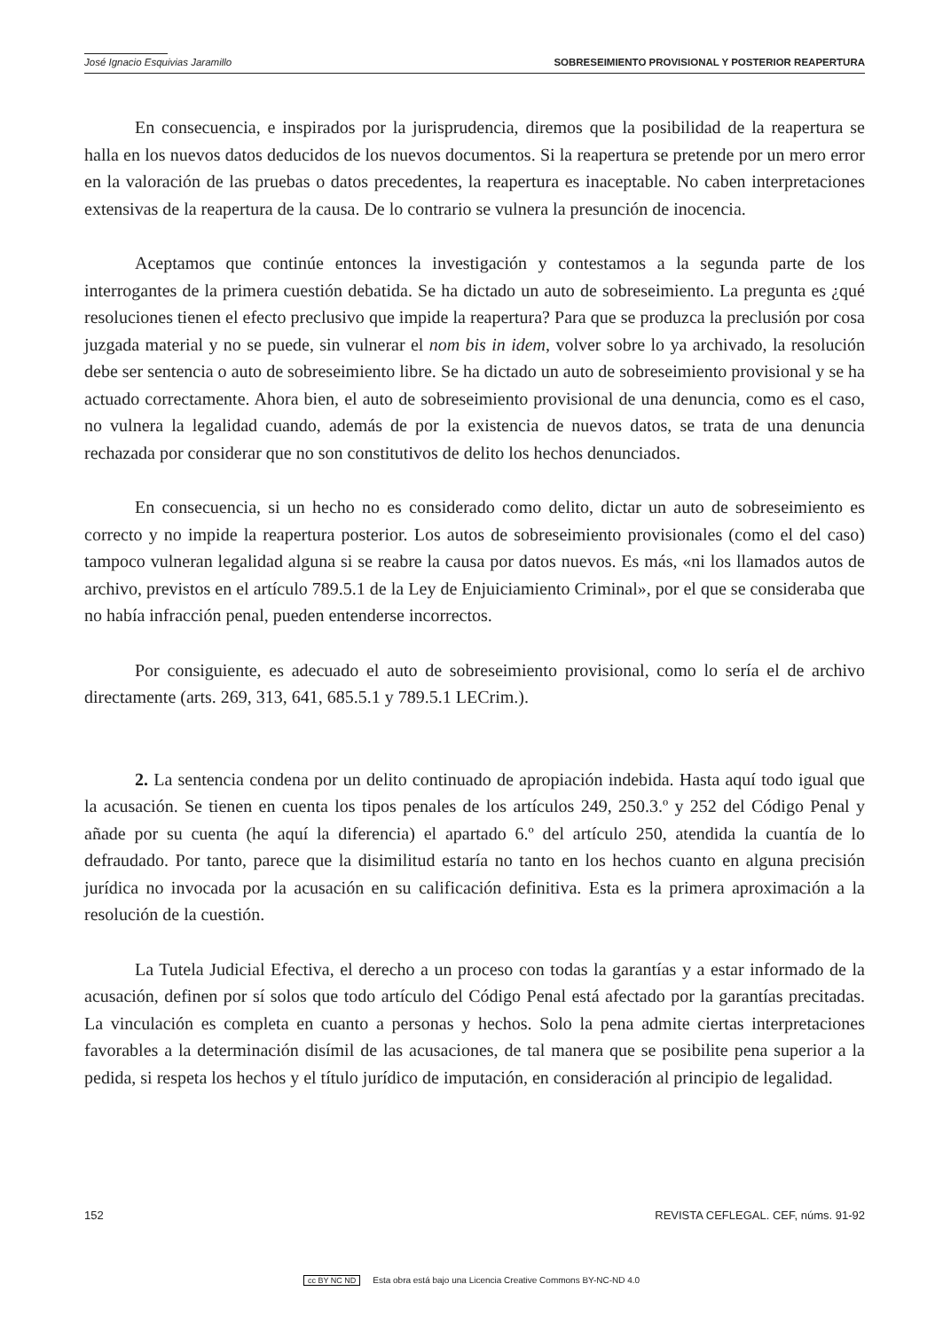José Ignacio Esquivias Jaramillo SOBRESEIMIENTO PROVISIONAL Y POSTERIOR REAPERTURA
En consecuencia, e inspirados por la jurisprudencia, diremos que la posibilidad de la reapertura se halla en los nuevos datos deducidos de los nuevos documentos. Si la reapertura se pretende por un mero error en la valoración de las pruebas o datos precedentes, la reapertura es inaceptable. No caben interpretaciones extensivas de la reapertura de la causa. De lo contrario se vulnera la presunción de inocencia.
Aceptamos que continúe entonces la investigación y contestamos a la segunda parte de los interrogantes de la primera cuestión debatida. Se ha dictado un auto de sobreseimiento. La pregunta es ¿qué resoluciones tienen el efecto preclusivo que impide la reapertura? Para que se produzca la preclusión por cosa juzgada material y no se puede, sin vulnerar el nom bis in idem, volver sobre lo ya archivado, la resolución debe ser sentencia o auto de sobreseimiento libre. Se ha dictado un auto de sobreseimiento provisional y se ha actuado correctamente. Ahora bien, el auto de sobreseimiento provisional de una denuncia, como es el caso, no vulnera la legalidad cuando, además de por la existencia de nuevos datos, se trata de una denuncia rechazada por considerar que no son constitutivos de delito los hechos denunciados.
En consecuencia, si un hecho no es considerado como delito, dictar un auto de sobreseimiento es correcto y no impide la reapertura posterior. Los autos de sobreseimiento provisionales (como el del caso) tampoco vulneran legalidad alguna si se reabre la causa por datos nuevos. Es más, «ni los llamados autos de archivo, previstos en el artículo 789.5.1 de la Ley de Enjuiciamiento Criminal», por el que se consideraba que no había infracción penal, pueden entenderse incorrectos.
Por consiguiente, es adecuado el auto de sobreseimiento provisional, como lo sería el de archivo directamente (arts. 269, 313, 641, 685.5.1 y 789.5.1 LECrim.).
2. La sentencia condena por un delito continuado de apropiación indebida. Hasta aquí todo igual que la acusación. Se tienen en cuenta los tipos penales de los artículos 249, 250.3.º y 252 del Código Penal y añade por su cuenta (he aquí la diferencia) el apartado 6.º del artículo 250, atendida la cuantía de lo defraudado. Por tanto, parece que la disimilitud estaría no tanto en los hechos cuanto en alguna precisión jurídica no invocada por la acusación en su calificación definitiva. Esta es la primera aproximación a la resolución de la cuestión.
La Tutela Judicial Efectiva, el derecho a un proceso con todas la garantías y a estar informado de la acusación, definen por sí solos que todo artículo del Código Penal está afectado por la garantías precitadas. La vinculación es completa en cuanto a personas y hechos. Solo la pena admite ciertas interpretaciones favorables a la determinación disímil de las acusaciones, de tal manera que se posibilite pena superior a la pedida, si respeta los hechos y el título jurídico de imputación, en consideración al principio de legalidad.
152 REVISTA CEFLEGAL. CEF, núms. 91-92
cc BY NC ND Esta obra está bajo una Licencia Creative Commons BY-NC-ND 4.0